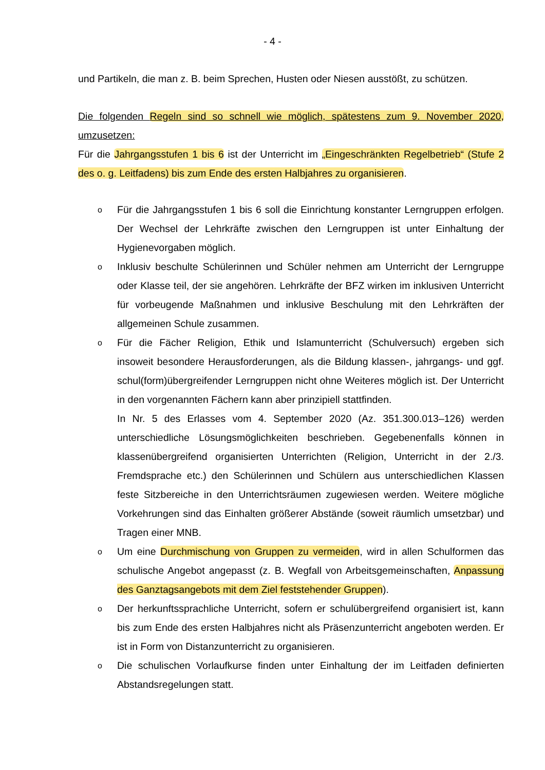- 4 -
und Partikeln, die man z. B. beim Sprechen, Husten oder Niesen ausstößt, zu schützen.
Die folgenden Regeln sind so schnell wie möglich, spätestens zum 9. November 2020, umzusetzen:
Für die Jahrgangsstufen 1 bis 6 ist der Unterricht im „Eingeschränkten Regelbetrieb“ (Stufe 2 des o. g. Leitfadens) bis zum Ende des ersten Halbjahres zu organisieren.
o
Für die Jahrgangsstufen 1 bis 6 soll die Einrichtung konstanter Lerngruppen erfolgen. Der Wechsel der Lehrkräfte zwischen den Lerngruppen ist unter Einhaltung der Hygienevorgaben möglich.
o
Inklusiv beschulte Schülerinnen und Schüler nehmen am Unterricht der Lerngruppe oder Klasse teil, der sie angehören. Lehrkräfte der BFZ wirken im inklusiven Unterricht für vorbeugende Maßnahmen und inklusive Beschulung mit den Lehrkräften der allgemeinen Schule zusammen.
o
Für die Fächer Religion, Ethik und Islamunterricht (Schulversuch) ergeben sich insoweit besondere Herausforderungen, als die Bildung klassen-, jahrgangs- und ggf. schul(form)übergreifender Lerngruppen nicht ohne Weiteres möglich ist. Der Unterricht in den vorgenannten Fächern kann aber prinzipiell stattfinden.
In Nr. 5 des Erlasses vom 4. September 2020 (Az. 351.300.013–126) werden unterschiedliche Lösungsmöglichkeiten beschrieben. Gegebenenfalls können in klassenübergreifend organisierten Unterrichten (Religion, Unterricht in der 2./3. Fremdsprache etc.) den Schülerinnen und Schülern aus unterschiedlichen Klassen feste Sitzbereiche in den Unterrichtsräumen zugewiesen werden. Weitere mögliche Vorkehrungen sind das Einhalten größerer Abstände (soweit räumlich umsetzbar) und Tragen einer MNB.
o
Um eine Durchmischung von Gruppen zu vermeiden, wird in allen Schulformen das schulische Angebot angepasst (z. B. Wegfall von Arbeitsgemeinschaften, Anpassung des Ganztagsangebots mit dem Ziel feststehender Gruppen).
o
Der herkunftssprachliche Unterricht, sofern er schulübergreifend organisiert ist, kann bis zum Ende des ersten Halbjahres nicht als Präsenzunterricht angeboten werden. Er ist in Form von Distanzunterricht zu organisieren.
o
Die schulischen Vorlaufkurse finden unter Einhaltung der im Leitfaden definierten Abstandsregelungen statt.